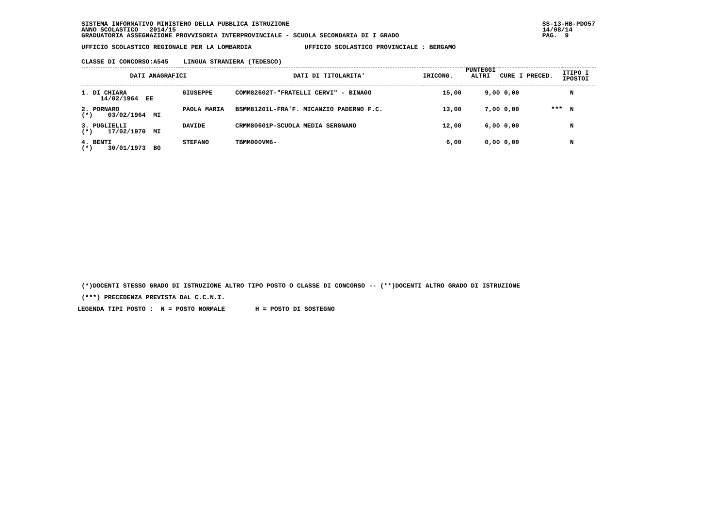SISTEMA INFORMATIVO MINISTERO DELLA PUBBLICA ISTRUZIONE SS-13-HB-PDO57
ANNO SCOLASTICO 2014/15 14/08/14
GRADUATORIA ASSEGNAZIONE PROVVISORIA INTERPROVINCIALE - SCUOLA SECONDARIA DI I GRADO PAG. 9
UFFICIO SCOLASTICO REGIONALE PER LA LOMBARDIA              UFFICIO SCOLASTICO PROVINCIALE : BERGAMO
CLASSE DI CONCORSO:A545    LINGUA STRANIERA (TEDESCO)
| DATI ANAGRAFICI | | | DATI DI TITOLARITA' | IRICONG. | PUNTEGGI ALTRI | CURE | I PRECED. | ITIPO I IPOSTOI |
| 1. DI CHIARA 14/02/1964 EE | | GIUSEPPE | COMM82602T-"FRATELLI CERVI" - BINAGO | 15,00 | 9,00 | 0,00 | | N |
| 2. PORNARO (*) 03/02/1964 MI | | PAOLA MARIA | BSMM81201L-FRA'F. MICANZIO PADERNO F.C. | 13,00 | 7,00 | 0,00 | *** | N |
| 3. PUGLIELLI (*) 17/02/1970 MI | | DAVIDE | CRMM80601P-SCUOLA MEDIA SERGNANO | 12,00 | 6,00 | 0,00 | | N |
| 4. BENTI (*) 30/01/1973 BG | | STEFANO | TBMM000VM6- | 6,00 | 0,00 | 0,00 | | N |
(*)DOCENTI STESSO GRADO DI ISTRUZIONE ALTRO TIPO POSTO O CLASSE DI CONCORSO -- (**)DOCENTI ALTRO GRADO DI ISTRUZIONE
(***) PRECEDENZA PREVISTA DAL C.C.N.I.
LEGENDA TIPI POSTO :  N = POSTO NORMALE        H = POSTO DI SOSTEGNO